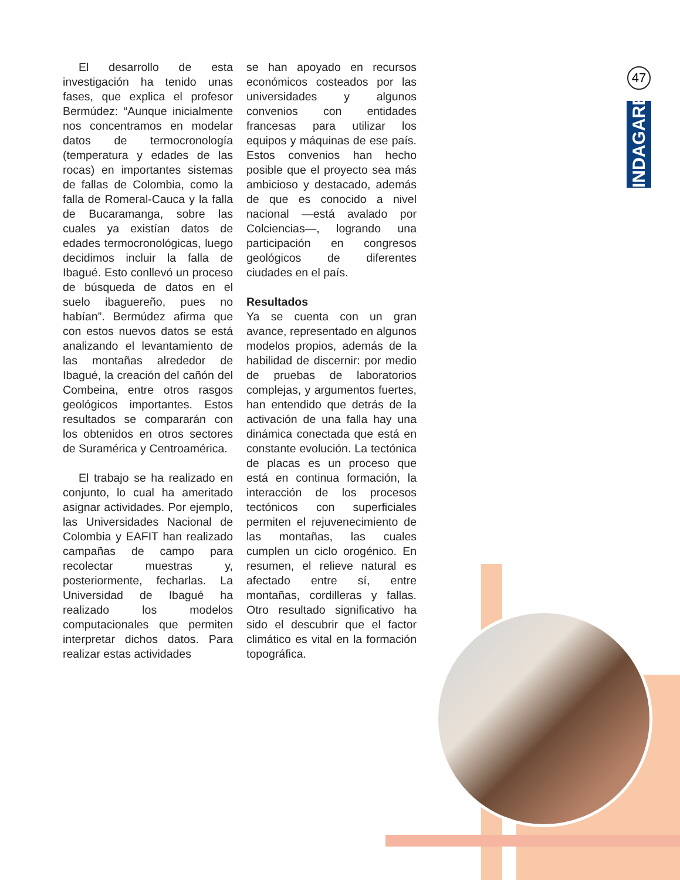47
INDAGARE
El desarrollo de esta investigación ha tenido unas fases, que explica el profesor Bermúdez: “Aunque inicialmente nos concentramos en modelar datos de termocronología (temperatura y edades de las rocas) en importantes sistemas de fallas de Colombia, como la falla de Romeral-Cauca y la falla de Bucaramanga, sobre las cuales ya existían datos de edades termocronológicas, luego decidimos incluir la falla de Ibagué. Esto conllevó un proceso de búsqueda de datos en el suelo ibaguereño, pues no habían”. Bermúdez afirma que con estos nuevos datos se está analizando el levantamiento de las montañas alrededor de Ibagué, la creación del cañón del Combeina, entre otros rasgos geológicos importantes. Estos resultados se compararán con los obtenidos en otros sectores de Suramérica y Centroamérica.
El trabajo se ha realizado en conjunto, lo cual ha ameritado asignar actividades. Por ejemplo, las Universidades Nacional de Colombia y EAFIT han realizado campañas de campo para recolectar muestras y, posteriormente, fecharlas. La Universidad de Ibagué ha realizado los modelos computacionales que permiten interpretar dichos datos. Para realizar estas actividades
se han apoyado en recursos económicos costeados por las universidades y algunos convenios con entidades francesas para utilizar los equipos y máquinas de ese país. Estos convenios han hecho posible que el proyecto sea más ambicioso y destacado, además de que es conocido a nivel nacional —está avalado por Colciencias—, logrando una participación en congresos geológicos de diferentes ciudades en el país.
Resultados
Ya se cuenta con un gran avance, representado en algunos modelos propios, además de la habilidad de discernir: por medio de pruebas de laboratorios complejas, y argumentos fuertes, han entendido que detrás de la activación de una falla hay una dinámica conectada que está en constante evolución. La tectónica de placas es un proceso que está en continua formación, la interacción de los procesos tectónicos con superficiales permiten el rejuvenecimiento de las montañas, las cuales cumplen un ciclo orogénico. En resumen, el relieve natural es afectado entre sí, entre montañas, cordilleras y fallas. Otro resultado significativo ha sido el descubrir que el factor climático es vital en la formación topográfica.